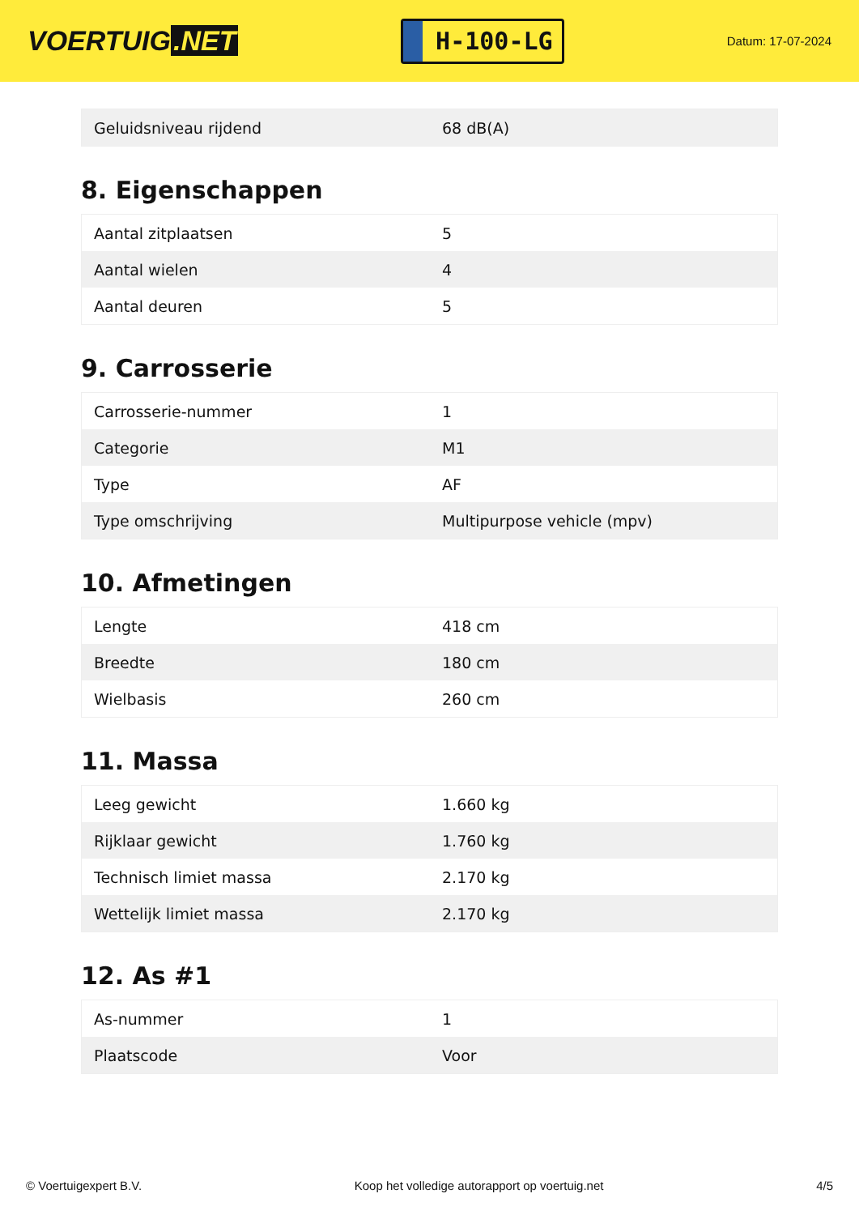VOERTUIG.NET
H-100-LG
Datum: 17-07-2024
| Geluidsniveau rijdend | 68 dB(A) |
8. Eigenschappen
| Aantal zitplaatsen | 5 |
| Aantal wielen | 4 |
| Aantal deuren | 5 |
9. Carrosserie
| Carrosserie-nummer | 1 |
| Categorie | M1 |
| Type | AF |
| Type omschrijving | Multipurpose vehicle (mpv) |
10. Afmetingen
| Lengte | 418 cm |
| Breedte | 180 cm |
| Wielbasis | 260 cm |
11. Massa
| Leeg gewicht | 1.660 kg |
| Rijklaar gewicht | 1.760 kg |
| Technisch limiet massa | 2.170 kg |
| Wettelijk limiet massa | 2.170 kg |
12. As #1
| As-nummer | 1 |
| Plaatscode | Voor |
© Voertuigexpert B.V. Koop het volledige autorapport op voertuig.net 4/5